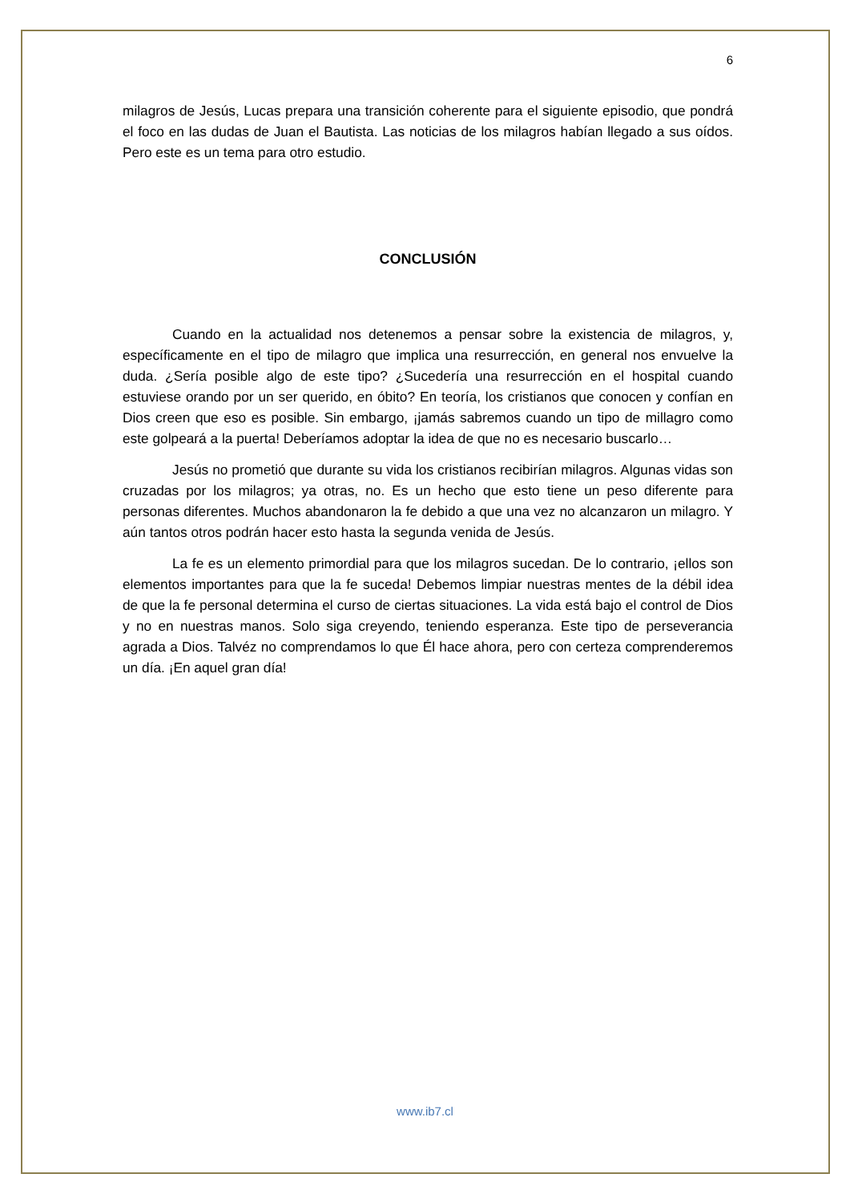6
milagros de Jesús, Lucas prepara una transición coherente para el siguiente episodio, que pondrá el foco en las dudas de Juan el Bautista. Las noticias de los milagros habían llegado a sus oídos. Pero este es un tema para otro estudio.
CONCLUSIÓN
Cuando en la actualidad nos detenemos a pensar sobre la existencia de milagros, y, específicamente en el tipo de milagro que implica una resurrección, en general nos envuelve la duda. ¿Sería posible algo de este tipo? ¿Sucedería una resurrección en el hospital cuando estuviese orando por un ser querido, en óbito? En teoría, los cristianos que conocen y confían en Dios creen que eso es posible. Sin embargo, ¡jamás sabremos cuando un tipo de millagro como este golpeará a la puerta! Deberíamos adoptar la idea de que no es necesario buscarlo…
Jesús no prometió que durante su vida los cristianos recibirían milagros. Algunas vidas son cruzadas por los milagros; ya otras, no. Es un hecho que esto tiene un peso diferente para personas diferentes. Muchos abandonaron la fe debido a que una vez no alcanzaron un milagro. Y aún tantos otros podrán hacer esto hasta la segunda venida de Jesús.
La fe es un elemento primordial para que los milagros sucedan. De lo contrario, ¡ellos son elementos importantes para que la fe suceda! Debemos limpiar nuestras mentes de la débil idea de que la fe personal determina el curso de ciertas situaciones. La vida está bajo el control de Dios y no en nuestras manos. Solo siga creyendo, teniendo esperanza. Este tipo de perseverancia agrada a Dios. Talvéz no comprendamos lo que Él hace ahora, pero con certeza comprenderemos un día. ¡En aquel gran día!
www.ib7.cl